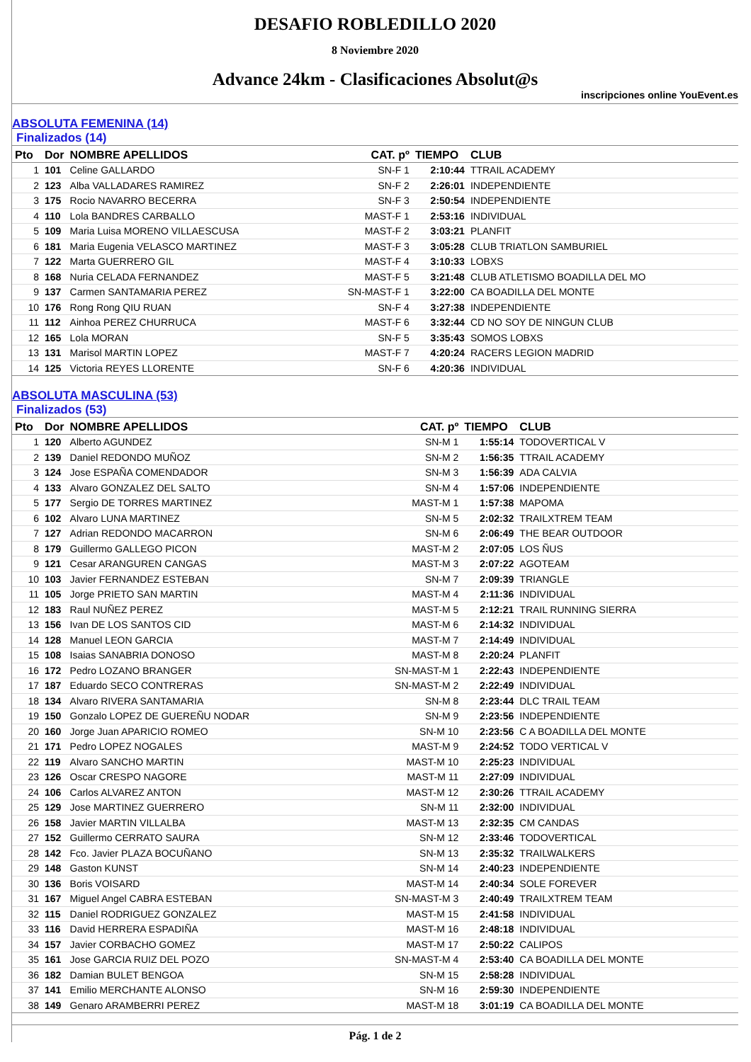DESAFIO ROBLEDILLO 2020
8 Noviembre 2020
Advance 24km - Clasificaciones Absolut@s
inscripciones online YouEvent.es
ABSOLUTA FEMENINA (14)
Finalizados (14)
| Pto | Dor | NOMBRE APELLIDOS | CAT. pº | TIEMPO | CLUB |
| --- | --- | --- | --- | --- | --- |
| 1 | 101 | Celine GALLARDO | SN-F 1 | 2:10:44 | TTRAIL ACADEMY |
| 2 | 123 | Alba VALLADARES RAMIREZ | SN-F 2 | 2:26:01 | INDEPENDIENTE |
| 3 | 175 | Rocio NAVARRO BECERRA | SN-F 3 | 2:50:54 | INDEPENDIENTE |
| 4 | 110 | Lola BANDRES CARBALLO | MAST-F 1 | 2:53:16 | INDIVIDUAL |
| 5 | 109 | Maria Luisa MORENO VILLAESCUSA | MAST-F 2 | 3:03:21 | PLANFIT |
| 6 | 181 | Maria Eugenia VELASCO MARTINEZ | MAST-F 3 | 3:05:28 | CLUB TRIATLON SAMBURIEL |
| 7 | 122 | Marta GUERRERO GIL | MAST-F 4 | 3:10:33 | LOBXS |
| 8 | 168 | Nuria CELADA FERNANDEZ | MAST-F 5 | 3:21:48 | CLUB ATLETISMO BOADILLA DEL MO |
| 9 | 137 | Carmen SANTAMARIA PEREZ | SN-MAST-F 1 | 3:22:00 | CA BOADILLA DEL MONTE |
| 10 | 176 | Rong Rong QIU RUAN | SN-F 4 | 3:27:38 | INDEPENDIENTE |
| 11 | 112 | Ainhoa PEREZ CHURRUCA | MAST-F 6 | 3:32:44 | CD NO SOY DE NINGUN CLUB |
| 12 | 165 | Lola MORAN | SN-F 5 | 3:35:43 | SOMOS LOBXS |
| 13 | 131 | Marisol MARTIN LOPEZ | MAST-F 7 | 4:20:24 | RACERS LEGION MADRID |
| 14 | 125 | Victoria REYES LLORENTE | SN-F 6 | 4:20:36 | INDIVIDUAL |
ABSOLUTA MASCULINA (53)
Finalizados (53)
| Pto | Dor | NOMBRE APELLIDOS | CAT. pº | TIEMPO | CLUB |
| --- | --- | --- | --- | --- | --- |
| 1 | 120 | Alberto AGUNDEZ | SN-M 1 | 1:55:14 | TODOVERTICAL V |
| 2 | 139 | Daniel REDONDO MUÑOZ | SN-M 2 | 1:56:35 | TTRAIL ACADEMY |
| 3 | 124 | Jose ESPAÑA COMENDADOR | SN-M 3 | 1:56:39 | ADA CALVIA |
| 4 | 133 | Alvaro GONZALEZ DEL SALTO | SN-M 4 | 1:57:06 | INDEPENDIENTE |
| 5 | 177 | Sergio DE TORRES MARTINEZ | MAST-M 1 | 1:57:38 | MAPOMA |
| 6 | 102 | Alvaro LUNA MARTINEZ | SN-M 5 | 2:02:32 | TRAILXTREM TEAM |
| 7 | 127 | Adrian REDONDO MACARRON | SN-M 6 | 2:06:49 | THE BEAR OUTDOOR |
| 8 | 179 | Guillermo GALLEGO PICON | MAST-M 2 | 2:07:05 | LOS ÑUS |
| 9 | 121 | Cesar ARANGUREN CANGAS | MAST-M 3 | 2:07:22 | AGOTEAM |
| 10 | 103 | Javier FERNANDEZ ESTEBAN | SN-M 7 | 2:09:39 | TRIANGLE |
| 11 | 105 | Jorge PRIETO SAN MARTIN | MAST-M 4 | 2:11:36 | INDIVIDUAL |
| 12 | 183 | Raul NUÑEZ PEREZ | MAST-M 5 | 2:12:21 | TRAIL RUNNING SIERRA |
| 13 | 156 | Ivan DE LOS SANTOS CID | MAST-M 6 | 2:14:32 | INDIVIDUAL |
| 14 | 128 | Manuel LEON GARCIA | MAST-M 7 | 2:14:49 | INDIVIDUAL |
| 15 | 108 | Isaias SANABRIA DONOSO | MAST-M 8 | 2:20:24 | PLANFIT |
| 16 | 172 | Pedro LOZANO BRANGER | SN-MAST-M 1 | 2:22:43 | INDEPENDIENTE |
| 17 | 187 | Eduardo SECO CONTRERAS | SN-MAST-M 2 | 2:22:49 | INDIVIDUAL |
| 18 | 134 | Alvaro RIVERA SANTAMARIA | SN-M 8 | 2:23:44 | DLC TRAIL TEAM |
| 19 | 150 | Gonzalo LOPEZ DE GUEREÑU NODAR | SN-M 9 | 2:23:56 | INDEPENDIENTE |
| 20 | 160 | Jorge Juan APARICIO ROMEO | SN-M 10 | 2:23:56 | C A BOADILLA DEL MONTE |
| 21 | 171 | Pedro LOPEZ NOGALES | MAST-M 9 | 2:24:52 | TODO VERTICAL V |
| 22 | 119 | Alvaro SANCHO MARTIN | MAST-M 10 | 2:25:23 | INDIVIDUAL |
| 23 | 126 | Oscar CRESPO NAGORE | MAST-M 11 | 2:27:09 | INDIVIDUAL |
| 24 | 106 | Carlos ALVAREZ ANTON | MAST-M 12 | 2:30:26 | TTRAIL ACADEMY |
| 25 | 129 | Jose MARTINEZ GUERRERO | SN-M 11 | 2:32:00 | INDIVIDUAL |
| 26 | 158 | Javier MARTIN VILLALBA | MAST-M 13 | 2:32:35 | CM CANDAS |
| 27 | 152 | Guillermo CERRATO SAURA | SN-M 12 | 2:33:46 | TODOVERTICAL |
| 28 | 142 | Fco. Javier PLAZA BOCUÑANO | SN-M 13 | 2:35:32 | TRAILWALKERS |
| 29 | 148 | Gaston KUNST | SN-M 14 | 2:40:23 | INDEPENDIENTE |
| 30 | 136 | Boris VOISARD | MAST-M 14 | 2:40:34 | SOLE FOREVER |
| 31 | 167 | Miguel Angel CABRA ESTEBAN | SN-MAST-M 3 | 2:40:49 | TRAILXTREM TEAM |
| 32 | 115 | Daniel RODRIGUEZ GONZALEZ | MAST-M 15 | 2:41:58 | INDIVIDUAL |
| 33 | 116 | David HERRERA ESPADIÑA | MAST-M 16 | 2:48:18 | INDIVIDUAL |
| 34 | 157 | Javier CORBACHO GOMEZ | MAST-M 17 | 2:50:22 | CALIPOS |
| 35 | 161 | Jose GARCIA RUIZ DEL POZO | SN-MAST-M 4 | 2:53:40 | CA BOADILLA DEL MONTE |
| 36 | 182 | Damian BULET BENGOA | SN-M 15 | 2:58:28 | INDIVIDUAL |
| 37 | 141 | Emilio MERCHANTE ALONSO | SN-M 16 | 2:59:30 | INDEPENDIENTE |
| 38 | 149 | Genaro ARAMBERRI PEREZ | MAST-M 18 | 3:01:19 | CA BOADILLA DEL MONTE |
Pág. 1 de 2